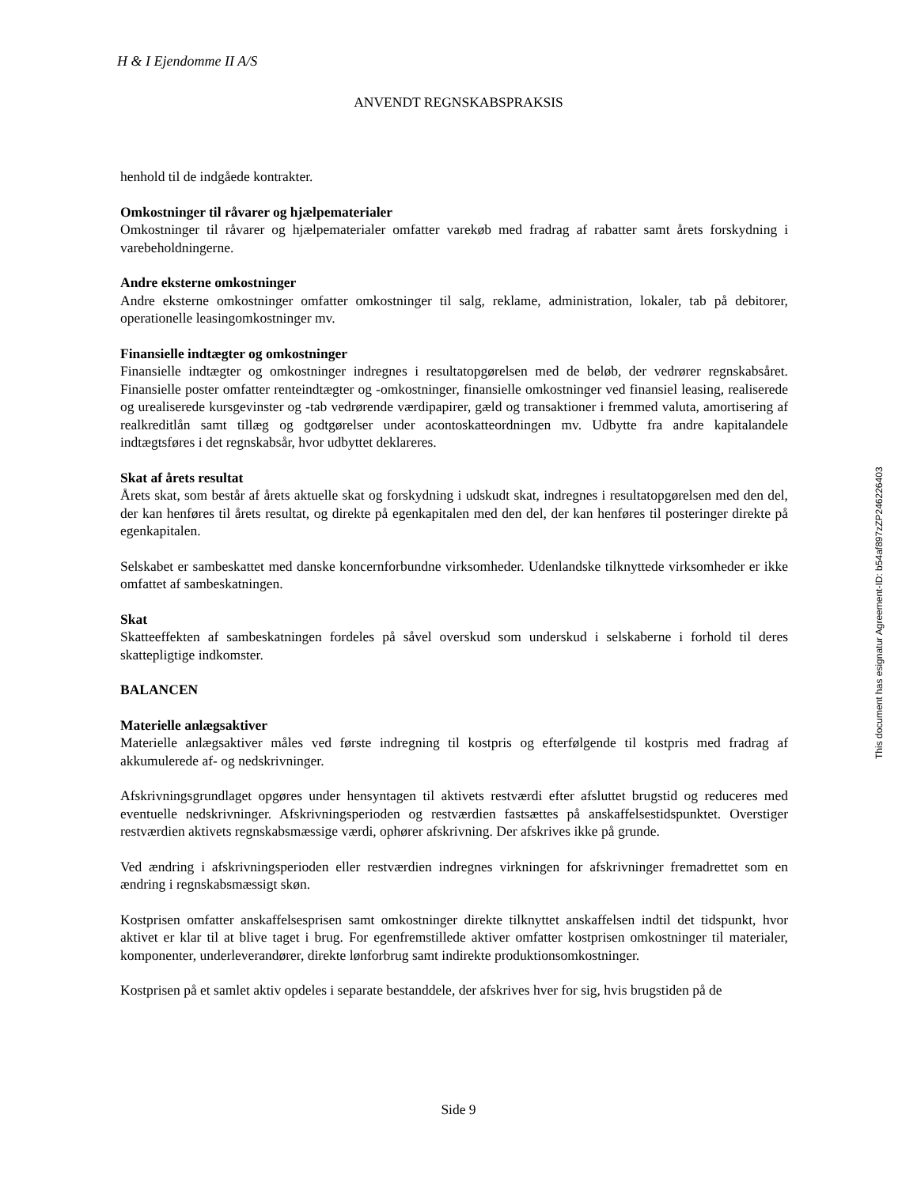H & I Ejendomme II A/S
ANVENDT REGNSKABSPRAKSIS
henhold til de indgåede kontrakter.
Omkostninger til råvarer og hjælpematerialer
Omkostninger til råvarer og hjælpematerialer omfatter varekøb med fradrag af rabatter samt årets forskydning i varebeholdningerne.
Andre eksterne omkostninger
Andre eksterne omkostninger omfatter omkostninger til salg, reklame, administration, lokaler, tab på debitorer, operationelle leasingomkostninger mv.
Finansielle indtægter og omkostninger
Finansielle indtægter og omkostninger indregnes i resultatopgørelsen med de beløb, der vedrører regnskabsåret. Finansielle poster omfatter renteindtægter og -omkostninger, finansielle omkostninger ved finansiel leasing, realiserede og urealiserede kursgevinster og -tab vedrørende værdipapirer, gæld og transaktioner i fremmed valuta, amortisering af realkreditlån samt tillæg og godtgørelser under acontoskatteordningen mv. Udbytte fra andre kapitalandele indtægtsføres i det regnskabsår, hvor udbyttet deklareres.
Skat af årets resultat
Årets skat, som består af årets aktuelle skat og forskydning i udskudt skat, indregnes i resultatopgørelsen med den del, der kan henføres til årets resultat, og direkte på egenkapitalen med den del, der kan henføres til posteringer direkte på egenkapitalen.
Selskabet er sambeskattet med danske koncernforbundne virksomheder. Udenlandske tilknyttede virksomheder er ikke omfattet af sambeskatningen.
Skat
Skatteeffekten af sambeskatningen fordeles på såvel overskud som underskud i selskaberne i forhold til deres skattepligtige indkomster.
BALANCEN
Materielle anlægsaktiver
Materielle anlægsaktiver måles ved første indregning til kostpris og efterfølgende til kostpris med fradrag af akkumulerede af- og nedskrivninger.
Afskrivningsgrundlaget opgøres under hensyntagen til aktivets restværdi efter afsluttet brugstid og reduceres med eventuelle nedskrivninger. Afskrivningsperioden og restværdien fastsættes på anskaffelsestidspunktet. Overstiger restværdien aktivets regnskabsmæssige værdi, ophører afskrivning. Der afskrives ikke på grunde.
Ved ændring i afskrivningsperioden eller restværdien indregnes virkningen for afskrivninger fremadrettet som en ændring i regnskabsmæssigt skøn.
Kostprisen omfatter anskaffelsesprisen samt omkostninger direkte tilknyttet anskaffelsen indtil det tidspunkt, hvor aktivet er klar til at blive taget i brug. For egenfremstillede aktiver omfatter kostprisen omkostninger til materialer, komponenter, underleverandører, direkte lønforbrug samt indirekte produktionsomkostninger.
Kostprisen på et samlet aktiv opdeles i separate bestanddele, der afskrives hver for sig, hvis brugstiden på de
This document has esignatur Agreement-ID: b54af897zZP246226403
Side 9